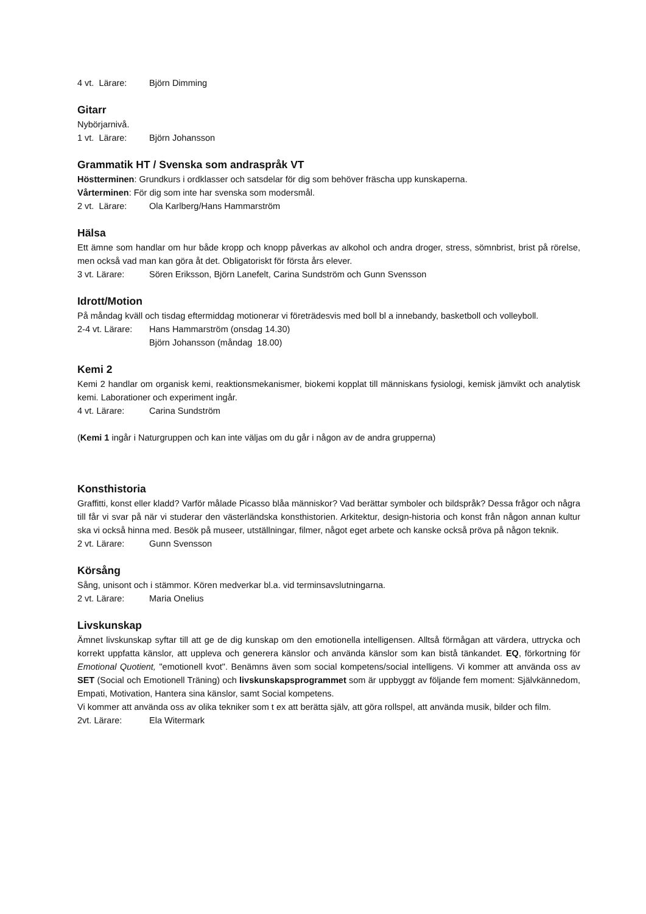4 vt. Lärare: Björn Dimming
Gitarr
Nybörjarnivå.
1 vt. Lärare: Björn Johansson
Grammatik HT / Svenska som andraspråk VT
Höstterminen: Grundkurs i ordklasser och satsdelar för dig som behöver fräscha upp kunskaperna.
Vårterminen: För dig som inte har svenska som modersmål.
2 vt. Lärare: Ola Karlberg/Hans Hammarström
Hälsa
Ett ämne som handlar om hur både kropp och knopp påverkas av alkohol och andra droger, stress, sömnbrist, brist på rörelse, men också vad man kan göra åt det. Obligatoriskt för första års elever.
3 vt. Lärare: Sören Eriksson, Björn Lanefelt, Carina Sundström och Gunn Svensson
Idrott/Motion
På måndag kväll och tisdag eftermiddag motionerar vi företrädesvis med boll bl a innebandy, basketboll och volleyboll.
2-4 vt. Lärare: Hans Hammarström (onsdag 14.30)
Björn Johansson (måndag 18.00)
Kemi 2
Kemi 2 handlar om organisk kemi, reaktionsmekanismer, biokemi kopplat till människans fysiologi, kemisk jämvikt och analytisk kemi. Laborationer och experiment ingår.
4 vt. Lärare: Carina Sundström
(Kemi 1 ingår i Naturgruppen och kan inte väljas om du går i någon av de andra grupperna)
Konsthistoria
Graffitti, konst eller kladd? Varför målade Picasso blåa människor? Vad berättar symboler och bildspråk? Dessa frågor och några till får vi svar på när vi studerar den västerländska konsthistorien. Arkitektur, design-historia och konst från någon annan kultur ska vi också hinna med. Besök på museer, utställningar, filmer, något eget arbete och kanske också pröva på någon teknik.
2 vt. Lärare: Gunn Svensson
Körsång
Sång, unisont och i stämmor. Kören medverkar bl.a. vid terminsavslutningarna.
2 vt. Lärare: Maria Onelius
Livskunskap
Ämnet livskunskap syftar till att ge de dig kunskap om den emotionella intelligensen. Alltså förmågan att värdera, uttrycka och korrekt uppfatta känslor, att uppleva och generera känslor och använda känslor som kan bistå tänkandet. EQ, förkortning för Emotional Quotient, "emotionell kvot". Benämns även som social kompetens/social intelligens. Vi kommer att använda oss av SET (Social och Emotionell Träning) och livskunskapsprogrammet som är uppbyggt av följande fem moment: Självkännedom, Empati, Motivation, Hantera sina känslor, samt Social kompetens.
Vi kommer att använda oss av olika tekniker som t ex att berätta själv, att göra rollspel, att använda musik, bilder och film.
2vt. Lärare: Ela Witermark